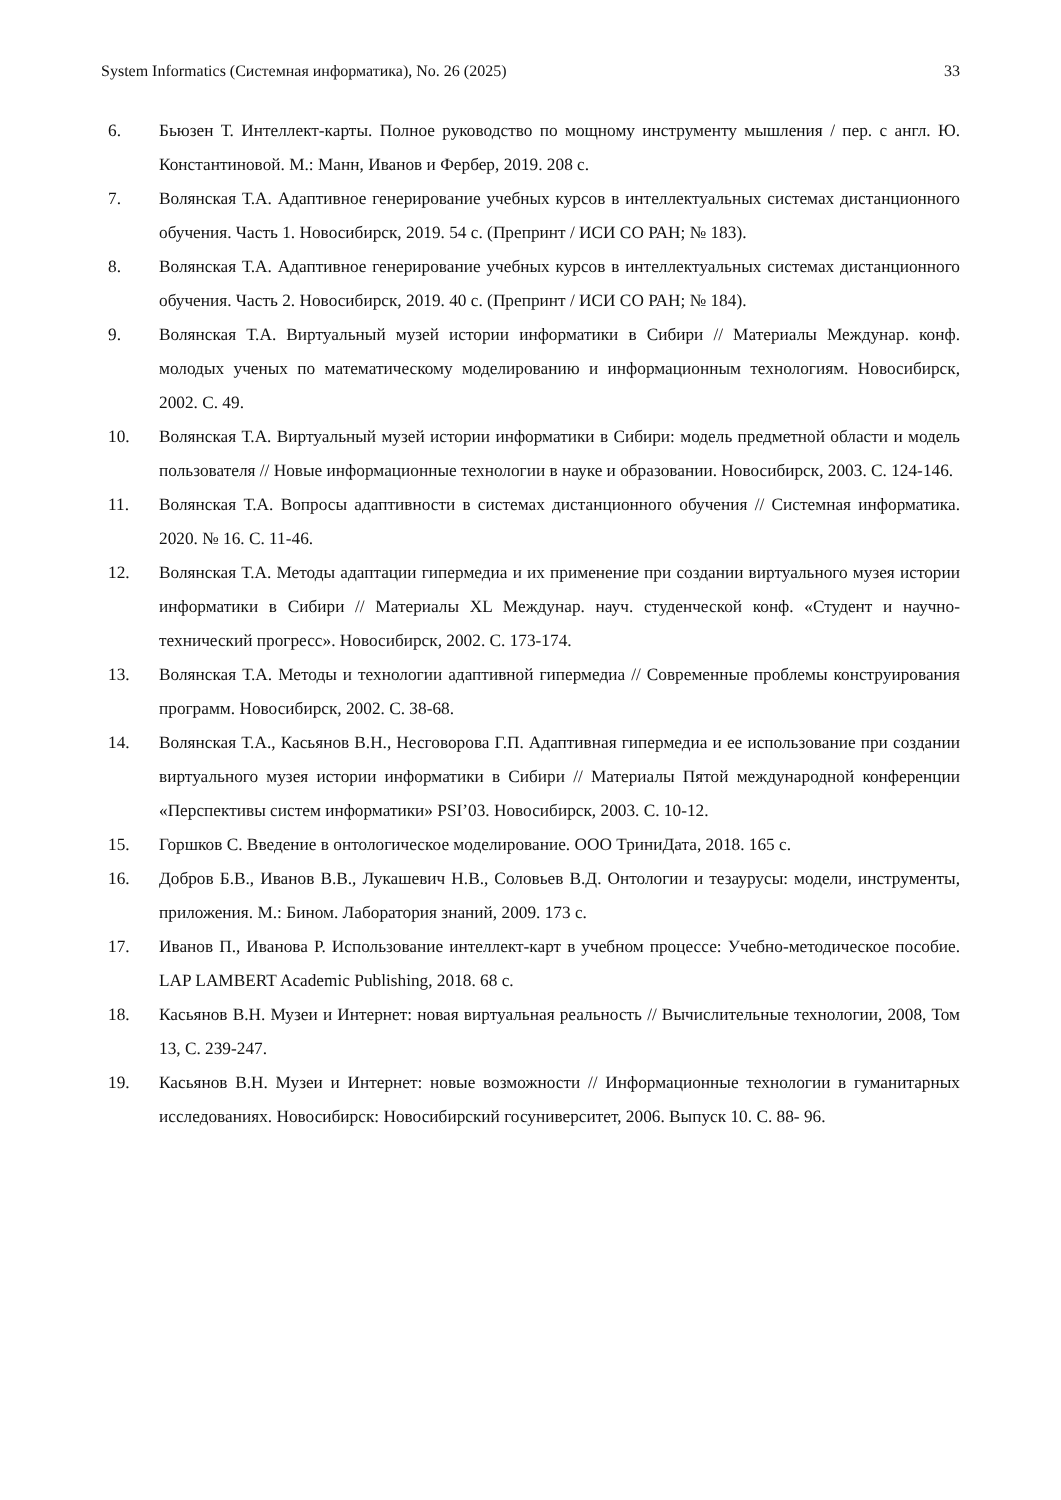System Informatics (Системная информатика), No. 26 (2025) 33
6. Бьюзен Т. Интеллект-карты. Полное руководство по мощному инструменту мышления / пер. с англ. Ю. Константиновой. М.: Манн, Иванов и Фербер, 2019. 208 с.
7. Волянская Т.А. Адаптивное генерирование учебных курсов в интеллектуальных системах дистанционного обучения. Часть 1. Новосибирск, 2019. 54 с. (Препринт / ИСИ СО РАН; № 183).
8. Волянская Т.А. Адаптивное генерирование учебных курсов в интеллектуальных системах дистанционного обучения. Часть 2. Новосибирск, 2019. 40 с. (Препринт / ИСИ СО РАН; № 184).
9. Волянская Т.А. Виртуальный музей истории информатики в Сибири // Материалы Междунар. конф. молодых ученых по математическому моделированию и информационным технологиям. Новосибирск, 2002. С. 49.
10. Волянская Т.А. Виртуальный музей истории информатики в Сибири: модель предметной области и модель пользователя // Новые информационные технологии в науке и образовании. Новосибирск, 2003. С. 124-146.
11. Волянская Т.А. Вопросы адаптивности в системах дистанционного обучения // Системная информатика. 2020. № 16. С. 11-46.
12. Волянская Т.А. Методы адаптации гипермедиа и их применение при создании виртуального музея истории информатики в Сибири // Материалы XL Междунар. науч. студенческой конф. «Студент и научно-технический прогресс». Новосибирск, 2002. С. 173-174.
13. Волянская Т.А. Методы и технологии адаптивной гипермедиа // Современные проблемы конструирования программ. Новосибирск, 2002. С. 38-68.
14. Волянская Т.А., Касьянов В.Н., Несговорова Г.П. Адаптивная гипермедиа и ее использование при создании виртуального музея истории информатики в Сибири // Материалы Пятой международной конференции «Перспективы систем информатики» PSI’03. Новосибирск, 2003. С. 10-12.
15. Горшков С. Введение в онтологическое моделирование. ООО ТриниДата, 2018. 165 с.
16. Добров Б.В., Иванов В.В., Лукашевич Н.В., Соловьев В.Д. Онтологии и тезаурусы: модели, инструменты, приложения. М.: Бином. Лаборатория знаний, 2009. 173 с.
17. Иванов П., Иванова Р. Использование интеллект-карт в учебном процессе: Учебно-методическое пособие. LAP LAMBERT Academic Publishing, 2018. 68 с.
18. Касьянов В.Н. Музеи и Интернет: новая виртуальная реальность // Вычислительные технологии, 2008, Том 13, С. 239-247.
19. Касьянов В.Н. Музеи и Интернет: новые возможности // Информационные технологии в гуманитарных исследованиях. Новосибирск: Новосибирский госуниверситет, 2006. Выпуск 10. С. 88- 96.